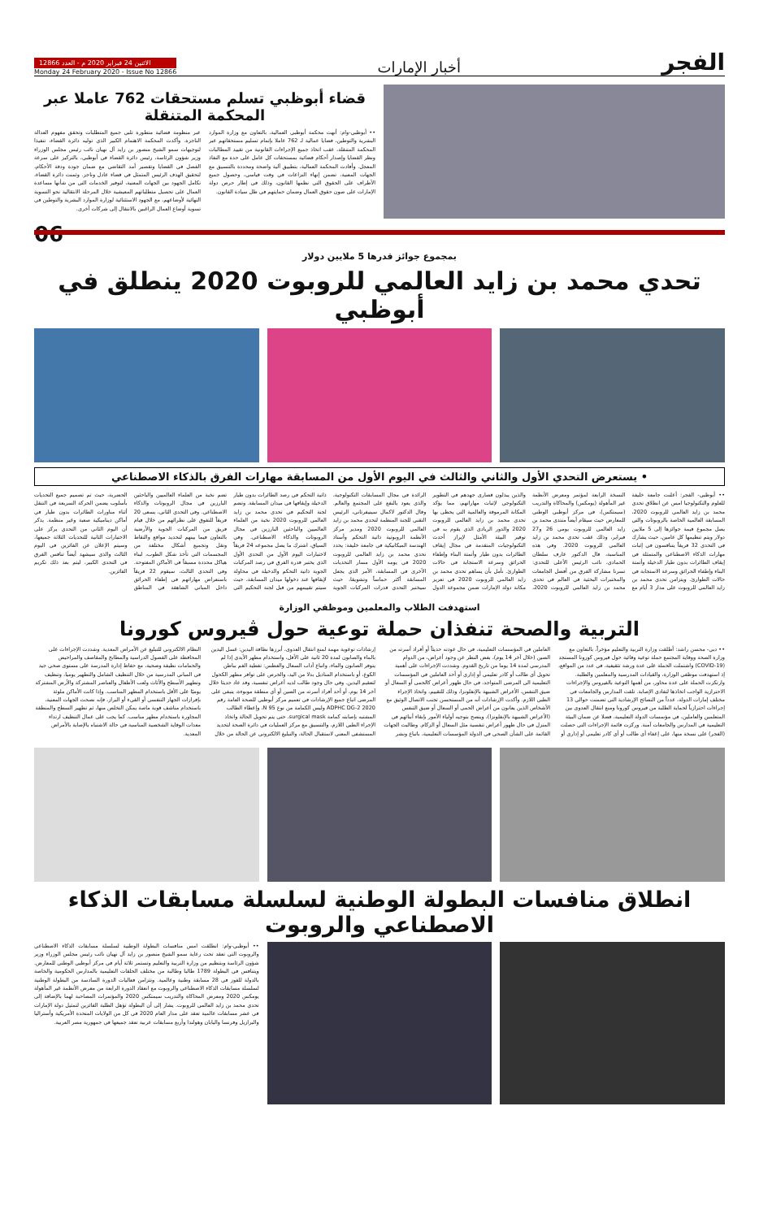الفجر
أخبار الإمارات
الاثنين 24 فبراير 2020 م - العدد 12866
Monday 24 February 2020 - Issue No 12866
قضاء أبوظبي تسلم مستحقات 762 عاملا عبر المحكمة المتنقلة
•• أبوظبي-وام: أنهت محكمة أبوظبي العمالية، بالتعاون مع وزارة الموارد البشرية والتوطين، قضايا عمالية لـ 762 عاملا بإتمام تسليم مستحقاتهم عبر المحكمة المتنقلة، عقب اتخاذ جميع الإجراءات القانونية من تقييد المطالبات ونظر القضايا وإصدار أحكام قضائية بمستحقات كل عامل على حدة مع النفاذ المعجل. وأفادت المحكمة العمالية، بتطبيق آلية واضحة ومحددة بالتنسيق مع الجهات المعنية، تضمن إنهاء النزاعات في وقت قياسي، وحصول جميع الأطراف على الحقوق التي نظمها القانون، وذلك في إطار حرص دولة الإمارات على صون حقوق العمال وضمان حمايتهم في ظل سيادة القانون.
عبر منظومة قضائية متطورة تلبي جميع المتطلبات وتحقق مفهوم العدالة الناجزة. وأكدت المحكمة الاهتمام الكبير الذي توليه دائرة القضاء، تنفيذا لتوجيهات سمو الشيخ منصور بن زايد آل نهيان نائب رئيس مجلس الوزراء وزير شؤون الرئاسة، رئيس دائرة القضاء في أبوظبي، بالتركيز على سرعة الفصل في القضايا وتقصير أمد التقاضي مع ضمان جودة ودقة الأحكام، لتحقيق الهدف الرئيس المتمثل في قضاء عادل وناجز. وثمنت دائرة القضاء، تكامل الجهود بين الجهات المعنية، لتوفير الخدمات التي من شأنها مساعدة العمال على تحصيل متطلباتهم المعيشية خلال المرحلة الانتقالية نحو التسوية النهائية لأوضاعهم، مع الجهود الاستثنائية لوزارة الموارد البشرية والتوطين في تسوية أوضاع العمال الراغبين بالانتقال إلى شركات أخرى.
06
بمجموع جوائز قدرها 5 ملايين دولار
تحدي محمد بن زايد العالمي للروبوت 2020 ينطلق في أبوظبي
• يستعرض التحدي الأول والثاني والثالث في اليوم الأول من المسابقة مهارات الفرق بالذكاء الاصطناعي
•• أبوظبي- الفجر: أعلنت جامعة خليفة للعلوم والتكنولوجيا امس عن انطلاق تحدي محمد بن زايد العالمي للروبوت 2020، المسابقة العالمية الخاصة بالروبوتات والتي يصل مجموع قيمة جوائزها إلى 5 ملايين دولار ويتم تنظيمها كل عامين، حيث يشارك في التحدي 32 فريقاً يتنافسون في إثبات مهارات الذكاء الاصطناعي والمتمثلة في إيقاف الطائرات بدون طيار الدخيلة وأتمتة البناء وإطفاء الحرائق وسرعة الاستجابة في حالات الطوارئ. ويتزامن تحدي محمد بن زايد العالمي للروبوت على مدار 3 أيام مع النسخة الرابعة لمؤتمر ومعرض الأنظمة غير المأهولة (يومكس) والمحاكاة والتدريب (سيمتكس)، في مركز أبوظبي الوطني للمعارض حيث سيقام أيضاً منتدى محمد بن زايد العالمي للروبوت يومي 26 و27 فبراير، وذلك عقب تحدي محمد بن زايد العالمي للروبوت 2020. وفي هذه المناسبة، قال الدكتور عارف سلطان الحمادي، نائب الرئيس الأعلى للتحدي: تسرنا مشاركة الفرق من أفضل الجامعات والمختبرات البحثية في العالم في تحدي محمد بن زايد العالمي للروبوت 2020، والذين يبذلون قصارى جهدهم في التطوير التكنولوجي لإثبات مهاراتهم، مما يؤكد المكانة المرموقة والعالمية التي يحظى بها تحدي محمد بن زايد العالمي للروبوت 2020 والدور الريادي الذي يقوم به في توفير البيئة الأمثل لإبراز أحدث التكنولوجيات المتقدمة في مجال إيقاف الطائرات بدون طيار وأتمتة البناء وإطفاء الحرائق وسرعة الاستجابة في حالات الطوارئ. نأمل بأن يساهم تحدي محمد بن زايد العالمي للروبوت 2020 في تعزيز مكانة دولة الإمارات ضمن مجموعة الدول الرائدة في مجال المسابقات التكنولوجية، والذي يعود بالنفع على المجتمع والعالم. وقال الدكتور لاكمال سينيفرتاني، الرئيس التقني للجنة المنظمة لتحدي محمد بن زايد العالمي للروبوت 2020 ومدير مركز الأنظمة الروبوتية ذاتية التحكم وأستاذ الهندسة الميكانيكية في جامعة خليفة: يحدد تحدي محمد بن زايد العالمي للروبوت 2020 في يومه الأول مسار التحديات الأخرى في المسابقة، الأمر الذي يجعل المسابقة أكثر حماساً وتشويقا، حيث سيختبر التحدي قدرات المركبات الجوية ذاتية التحكم في رصد الطائرات بدون طيار الدخيلة وإيقافها في ميدان المسابقة. وتضم لجنة التحكيم في تحدي محمد بن زايد العالمي للروبوت 2020 نخبة من العلماء العالميين والباحثين البارزين في مجال الروبوتات والذكاء الاصطناعي. وفي السياق، اشترك ما يصل مجموعه 24 فريقاً لاختبارات اليوم الأول من التحدي الأول الذي يختبر قدرة الفرق في رصد المركبات الجوية ذاتية التحكم والدخيلة في محاولة لإيقافها عند دخولها ميدان المسابقة، حيث سيتم تقييمهم من قبل لجنة التحكيم التي تضم نخبة من العلماء العالميين والباحثين البارزين في مجال الروبوتات والذكاء الاصطناعي. وفي التحدي الثاني، يسعى 20 فريقاً للتفوق على نظرائهم من خلال قيام فريق من المركبات الجوية والأرضية بالتعاون فيما بينهم لتحديد مواقع والتقاط ونقل وتجميع أشكال مختلفة من المجسمات التي تأخذ شكل الطوب، لبناء هياكل محددة مسبقاً في الأماكن المفتوحة. وفي التحدي الثالث، سيقوم 22 فريقاً باستعراض مهاراتهم في إطفاء الحرائق داخل المباني الشاهقة في المناطق الحضرية، حيث تم تصميم جميع التحديات بأسلوب يضمن الحركة السريعة في التنقل أثناء مناورات الطائرات بدون طيار في أماكن ديناميكية صعبة وغير منظمة. يذكر أن اليوم الثاني من التحدي يركز على الاختبارات الثانية للتحديات الثلاثة جميعها، وسيتم الإعلان عن الفائزين في اليوم الثالث والذي سيشهد أيضاً تنافس الفرق في التحدي الكبير، ليتم بعد ذلك تكريم الفائزين.
استهدفت الطلاب والمعلمين وموظفي الوزارة
التربية والصحة تنفذان حملة توعية حول ڤيروس كورونا
•• دبي- محسن راشد: أطلقت وزارة التربية والتعليم مؤخراً، بالتعاون مع وزارة الصحة ووقاية المجتمع حملة توعية وقائية حول فيروس كورونا المستجد (COVID-19) واشتملت الحملة على عدة ورشة تثقيفية، في عدد من المواقع، إذ استهدفت موظفي الوزارة، والقيادات المدرسية والمعلمين والطلبة. وارتكزت الحملة على عدة محاور، من أهمها التوعية بالفيروس والإجراءات الاحترازية الواجب اتخاذها لتفادي الإصابة. تلقت المدارس والجامعات في مختلف إمارات الدولة، عدداً من النصائح الإرشادية التي تضمنت حوالي 13 إجراءات احترازياً لحماية الطلبة من فيروس كورونا ومنع انتقال العدوى بين المتعلمين والعاملين، في مؤسسات الدولة التعليمية، فضلا عن ضمان البيئة التعليمية في المدارس والجامعات آمنة. وركزت قائمة الإجراءات التي حصلت (الفجر) على نسخة منها، على إعفاء أي طالب أو أي كادر تعليمي أو إداري أو العاملين في المؤسسات التعليمية، في حال عودته حديثاً أو أفراد أسرته من الصين (خلال آخر 14 يوم)، بغض النظر عن وجود أعراض، من الدوام المدرسي لمدة 14 يوما من تاريخ القدوم. وشددت الإجراءات على أهمية تحويل أي طالب أو كادر تعليمي أو إداري أو أحد العاملين في المؤسسات التعليمية الى المرضى المتواجد، في حال ظهور أعراض كالحمى أو السعال أو ضيق التنفس، الأعراض الشبيهة بالإنفلونزا، وذلك للتقييم، واتخاذ الإجراء الطبي اللازم. وأكدت الإرشادات أنه من المستحسن تجنب الاتصال الوثيق مع الأشخاص الذين يعانون من أعراض الحمى أو السعال أو ضيق التنفس (الأعراض الشبيهة بالإنفلونزا)، وينصح بتوجيه أولياء الأمور بإبقاء أبنائهم في المنزل في حال ظهور أعراض تنفسية مثل السعال أو الزكام. وطالبت الجهات القائمة على الشأن الصحي في الدولة المؤسسات التعليمية، باتباع ونشر إرشادات توعوية مهمة لمنع انتقال العدوى، أبرزها نظافة اليدين: غسل اليدين بالماء والصابون لمدة 20 ثانية على الأقل، واستخدام مطهر الأيدي إذا لم يتوفر الصابون والماء، واتباع آداب السعال والعطس: تغطية الفم بباطن الكوع، أو باستخدام المناديل بدلا من اليد، والحرص على توافر مطهر الكحول لتعقيم اليدين. وفي حال وجود طالب لديه أعراض تنفسية، وقد عاد حديثا خلال آخر 14 يوم، أو أحد أفراد أسرته من الصين أو أي منطقة موبوءة، ينبغي على المرضى اتباع جميع الإرشادات في تعميم مركز أبوظبي للصحة العامة رقم ADPHC DG-2 2020 ولبس الكمامة من نوع N 95، وإعطاء الطالب المشتبه بإصابته كمامة surgical mask، حتى يتم تحويل الحالة واتخاذ الإجراء الطبي اللازم، والتنسيق مع مركز العمليات في دائرة الصحة لتحديد المستشفى المعني لاستقبال الحالة، والتبليغ الالكتروني عن الحالة من خلال النظام الالكتروني للتبليغ عن الأمراض المعدية. وشددت الإجراءات على المحافظة على الفصول الدراسية والمطابخ والمقاصف والمراحيض والحمامات نظيفة وصحية، مع حفاظ إدارة المدرسة على مستوى صحي جيد في المباني المدرسية من خلال التنظيف الشامل والتطهير يوميا، وتنظيف وتطهير الأسطح والأثاث ولعب الأطفال والعناصر المشتركة والأرض المشتركة يوميًا على الأقل باستخدام المطهر المناسب. وإذا كانت الأماكن ملوثة بإفرازات الجهاز التنفسي أو القيء أو البراز، فإنه نصحت الجهات المعنية، باستخدام مناشف قوية ماصة يمكن التخلص منها، ثم تطهير السطح والمنطقة المجاورة باستخدام مطهر مناسب. كما يجب على عمال التنظيف ارتداء معدات الوقاية الشخصية المناسبة في حالة الاشتباه بالإصابة بالأمراض المعدية.
انطلاق منافسات البطولة الوطنية لسلسلة مسابقات الذكاء الاصطناعي والروبوت
•• أبوظبي-وام: انطلقت امس منافسات البطولة الوطنية لسلسلة مسابقات الذكاء الاصطناعي والروبوت التي تعقد تحت رعاية سمو الشيخ منصور بن زايد آل نهيان نائب رئيس مجلس الوزراء وزير شؤون الرئاسة وبتنظيم من وزارة التربية والتعليم وتستمر ثلاثة أيام في مركز أبوظبي الوطني للمعارض. ويتنافس في البطولة 1789 طالبا وطالبة من مختلف الحلقات التعليمية بالمدارس الحكومية والخاصة بالدولة للفوز في 28 مسابقة وطنية وعالمية. وتتزامن فعاليات الدورة السادسة من البطولة الوطنية لسلسلة مسابقات الذكاء الاصطناعي والروبوت مع انعقاد الدورة الرابعة من معرض الأنظمة غير المأهولة يومكس 2020 ومعرض المحاكاة والتدريب سيمتكس 2020 والمؤتمرات المصاحبة لهما بالإضافة إلى تحدي محمد بن زايد العالمي للروبوت. يشار إلى أن البطولة تؤهل الطلبة الفائزين لتمثيل دولة الإمارات في عشر مسابقات عالمية تعقد على مدار العام 2020 في كل من الولايات المتحدة الأمريكية وأستراليا والبرازيل وفرنسا واليابان وهولندا وأربع مسابقات عربية تعقد جميعها في جمهورية مصر العربية.